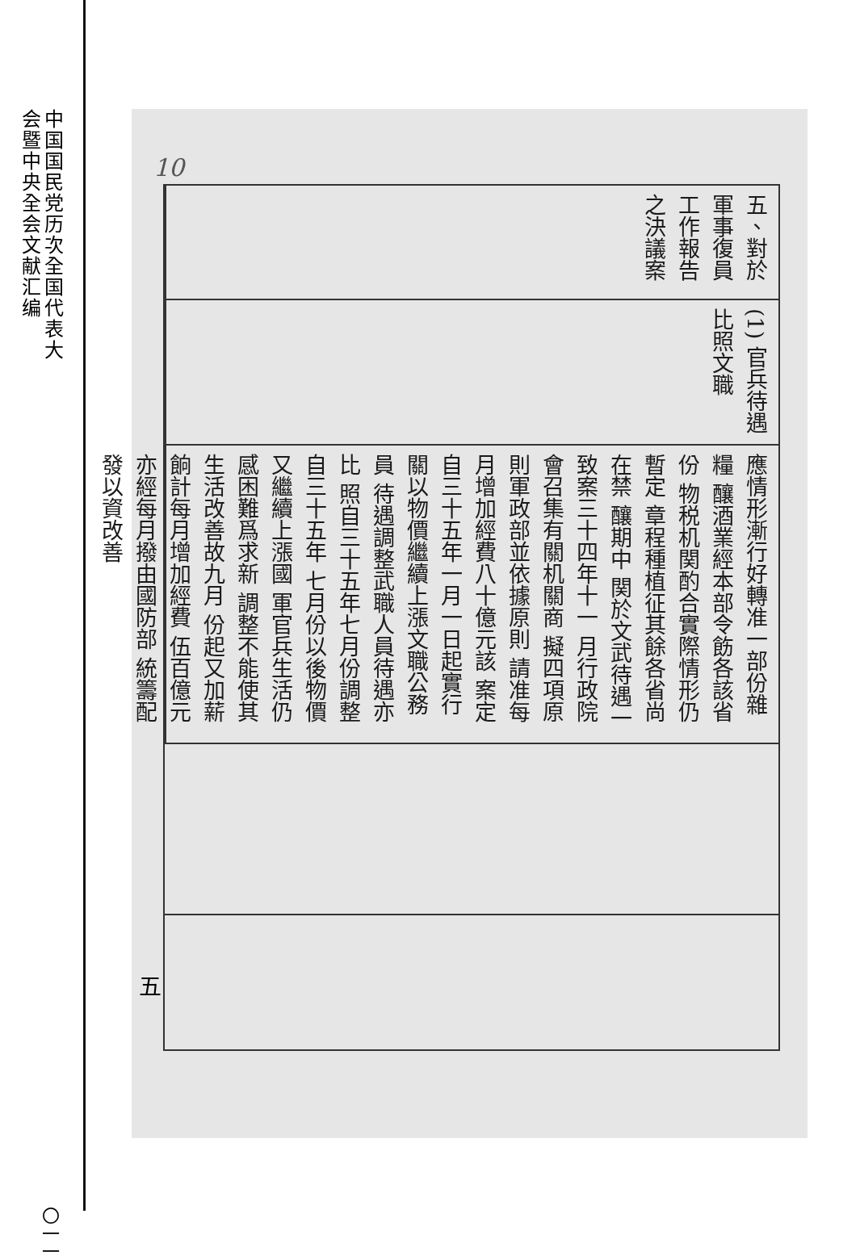中国国民党历次全国代表大会暨中央全会文献汇编
〇一一
10
五、對於軍事復員工作報告之決議案
(1) 官兵待遇比照文職
應情形漸行好轉准一部份雜糧 釀酒業經本部令飭各該省份 物税机関酌合實際情形仍暫定 章程種植征其餘各省尚在禁 釀期中 関於文武待遇一致案三十四年十一 月行政院會召集有關机關商 擬四項原則軍政部並依據原則 請准每月增加經費八十億元該 案定自三十五年一月一日起實行 關以物價繼續上漲文職公務員 待遇調整武職人員待遇亦比 照自三十五年七月份調整自三十五年 七月份以後物價又繼續上漲國 軍官兵生活仍感困難爲求新 調整不能使其生活改善故九月 份起又加薪餉計每月增加經費 伍百億元亦經每月撥由國防部 統籌配發以資改善
五